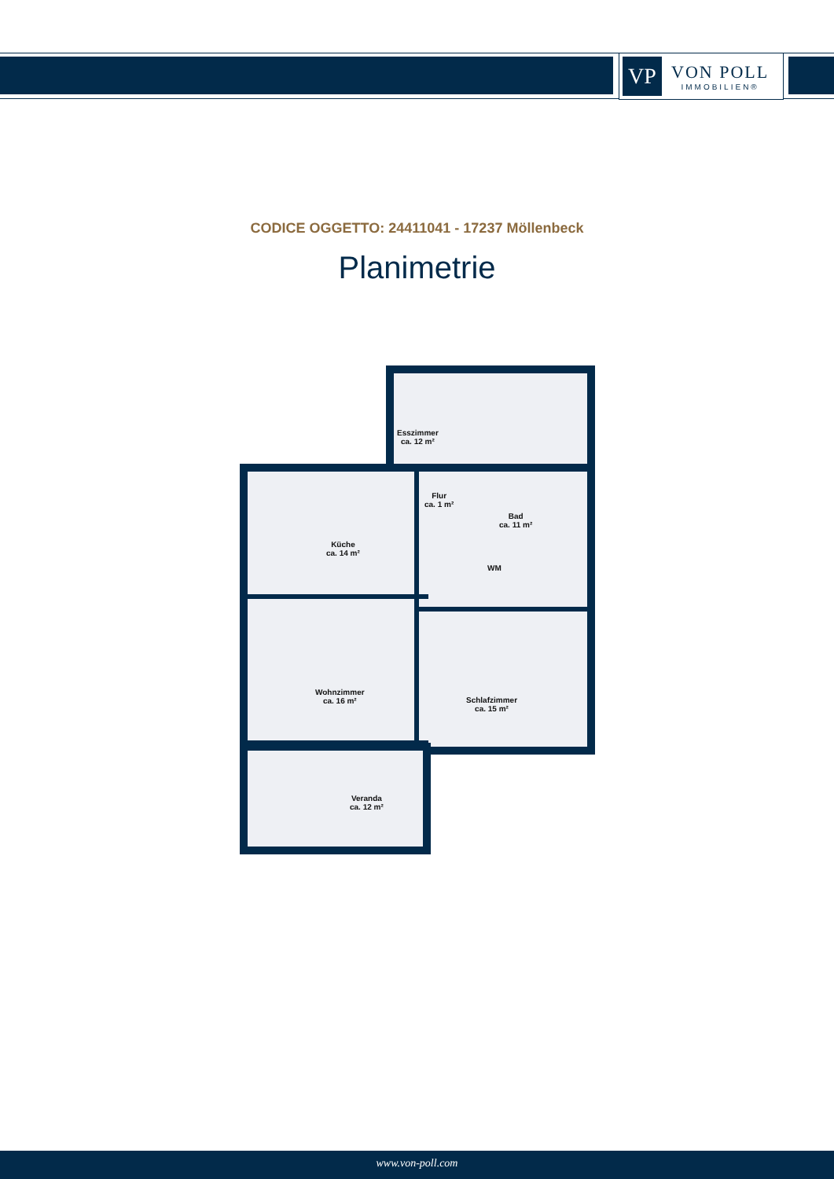VP
VON POLL
IMMOBILIEN®
CODICE OGGETTO: 24411041 - 17237 Möllenbeck
Planimetrie
Esszimmer
ca. 12 m²
Flur
ca. 1 m²
Bad
ca. 11 m²
Küche
ca. 14 m²
WM
Wohnzimmer
ca. 16 m²
Schlafzimmer
ca. 15 m²
Veranda
ca. 12 m²
www.von-poll.com